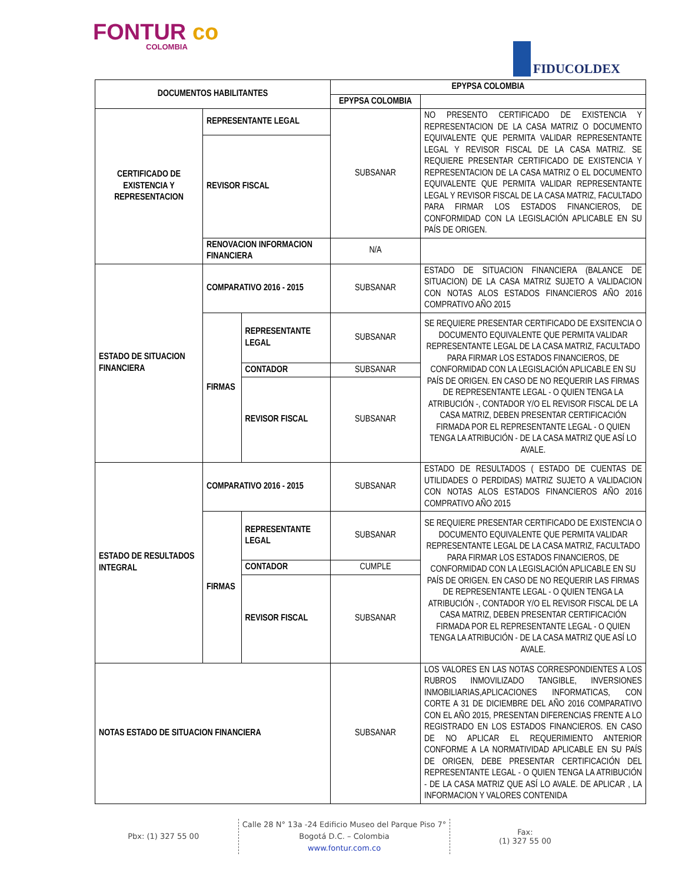FONTUR co
COLOMBIA
FIDUCOLDEX
| DOCUMENTOS HABILITANTES | | | EPYPSA COLOMBIA | |
| --- | --- | --- | --- | --- |
| | | | EPYPSA COLOMBIA | |
| CERTIFICADO DE EXISTENCIA Y REPRESENTACION | REPRESENTANTE LEGAL | | SUBSANAR | NO PRESENTO CERTIFICADO DE EXISTENCIA Y REPRESENTACION DE LA CASA MATRIZ O DOCUMENTO EQUIVALENTE QUE PERMITA VALIDAR REPRESENTANTE LEGAL Y REVISOR FISCAL DE LA CASA MATRIZ. SE REQUIERE PRESENTAR CERTIFICADO DE EXISTENCIA Y REPRESENTACION DE LA CASA MATRIZ O EL DOCUMENTO EQUIVALENTE QUE PERMITA VALIDAR REPRESENTANTE LEGAL Y REVISOR FISCAL DE LA CASA MATRIZ, FACULTADO PARA FIRMAR LOS ESTADOS FINANCIEROS, DE CONFORMIDAD CON LA LEGISLACIÓN APLICABLE EN SU PAÍS DE ORIGEN. |
| | REVISOR FISCAL | | | |
| | RENOVACION INFORMACION FINANCIERA | | N/A | |
| ESTADO DE SITUACION FINANCIERA | COMPARATIVO 2016 - 2015 | | SUBSANAR | ESTADO DE SITUACION FINANCIERA (BALANCE DE SITUACION) DE LA CASA MATRIZ SUJETO A VALIDACION CON NOTAS ALOS ESTADOS FINANCIEROS AÑO 2016 COMPRATIVO AÑO 2015 |
| | FIRMAS | REPRESENTANTE LEGAL | SUBSANAR | SE REQUIERE PRESENTAR CERTIFICADO DE EXSITENCIA O DOCUMENTO EQUIVALENTE QUE PERMITA VALIDAR REPRESENTANTE LEGAL DE LA CASA MATRIZ, FACULTADO PARA FIRMAR LOS ESTADOS FINANCIEROS, DE CONFORMIDAD CON LA LEGISLACIÓN APLICABLE EN SU PAÍS DE ORIGEN. EN CASO DE NO REQUERIR LAS FIRMAS DE REPRESENTANTE LEGAL - O QUIEN TENGA LA ATRIBUCIÓN -, CONTADOR Y/O EL REVISOR FISCAL DE LA CASA MATRIZ, DEBEN PRESENTAR CERTIFICACIÓN FIRMADA POR EL REPRESENTANTE LEGAL - O QUIEN TENGA LA ATRIBUCIÓN - DE LA CASA MATRIZ QUE ASÍ LO AVALE. |
| | | CONTADOR | SUBSANAR | |
| | | REVISOR FISCAL | SUBSANAR | |
| ESTADO DE RESULTADOS INTEGRAL | COMPARATIVO 2016 - 2015 | | SUBSANAR | ESTADO DE RESULTADOS ( ESTADO DE CUENTAS DE UTILIDADES O PERDIDAS) MATRIZ SUJETO A VALIDACION CON NOTAS ALOS ESTADOS FINANCIEROS AÑO 2016 COMPRATIVO AÑO 2015 |
| | FIRMAS | REPRESENTANTE LEGAL | SUBSANAR | SE REQUIERE PRESENTAR CERTIFICADO DE EXISTENCIA O DOCUMENTO EQUIVALENTE QUE PERMITA VALIDAR REPRESENTANTE LEGAL DE LA CASA MATRIZ, FACULTADO PARA FIRMAR LOS ESTADOS FINANCIEROS, DE CONFORMIDAD CON LA LEGISLACIÓN APLICABLE EN SU PAÍS DE ORIGEN. EN CASO DE NO REQUERIR LAS FIRMAS DE REPRESENTANTE LEGAL - O QUIEN TENGA LA ATRIBUCIÓN -, CONTADOR Y/O EL REVISOR FISCAL DE LA CASA MATRIZ, DEBEN PRESENTAR CERTIFICACIÓN FIRMADA POR EL REPRESENTANTE LEGAL - O QUIEN TENGA LA ATRIBUCIÓN - DE LA CASA MATRIZ QUE ASÍ LO AVALE. |
| | | CONTADOR | CUMPLE | |
| | | REVISOR FISCAL | SUBSANAR | |
| NOTAS ESTADO DE SITUACION FINANCIERA | | | SUBSANAR | LOS VALORES EN LAS NOTAS CORRESPONDIENTES A LOS RUBROS INMOVILIZADO TANGIBLE, INVERSIONES INMOBILIARIAS,APLICACIONES INFORMATICAS, CON CORTE A 31 DE DICIEMBRE DEL AÑO 2016 COMPARATIVO CON EL AÑO 2015, PRESENTAN DIFERENCIAS FRENTE A LO REGISTRADO EN LOS ESTADOS FINANCIEROS. EN CASO DE NO APLICAR EL REQUERIMIENTO ANTERIOR CONFORME A LA NORMATIVIDAD APLICABLE EN SU PAÍS DE ORIGEN, DEBE PRESENTAR CERTIFICACIÓN DEL REPRESENTANTE LEGAL - O QUIEN TENGA LA ATRIBUCIÓN - DE LA CASA MATRIZ QUE ASÍ LO AVALE. DE APLICAR , LA INFORMACION Y VALORES CONTENIDA |
Pbx: (1) 327 55 00
Calle 28 N° 13a -24 Edificio Museo del Parque Piso 7°
Bogotá D.C. – Colombia
www.fontur.com.co
Fax:
(1) 327 55 00